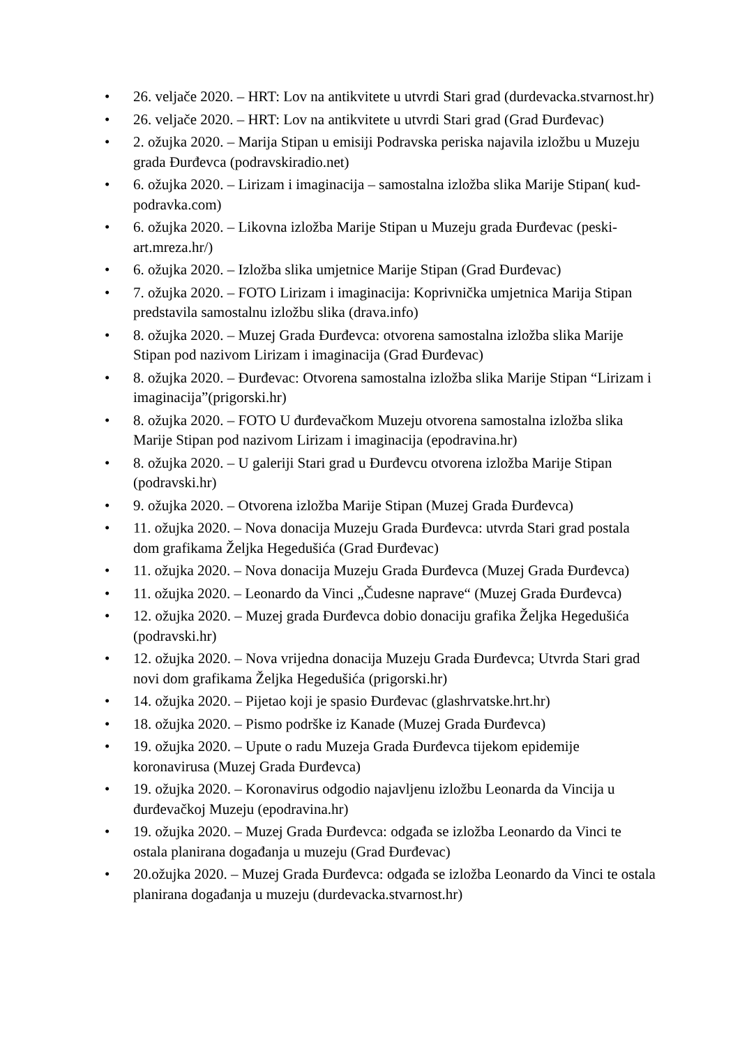• 26. veljače 2020. – HRT: Lov na antikvitete u utvrdi Stari grad (durdevacka.stvarnost.hr)
• 26. veljače 2020. – HRT: Lov na antikvitete u utvrdi Stari grad (Grad Đurđevac)
• 2. ožujka 2020. – Marija Stipan u emisiji Podravska periska najavila izložbu u Muzeju grada Đurđevca (podravskiradio.net)
• 6. ožujka 2020. – Lirizam i imaginacija – samostalna izložba slika Marije Stipan( kud-podravka.com)
• 6. ožujka 2020. – Likovna izložba Marije Stipan u Muzeju grada Đurđevac (peski-art.mreza.hr/)
• 6. ožujka 2020. – Izložba slika umjetnice Marije Stipan (Grad Đurđevac)
• 7. ožujka 2020. – FOTO Lirizam i imaginacija: Koprivnička umjetnica Marija Stipan predstavila samostalnu izložbu slika (drava.info)
• 8. ožujka 2020. – Muzej Grada Đurđevca: otvorena samostalna izložba slika Marije Stipan pod nazivom Lirizam i imaginacija (Grad Đurđevac)
• 8. ožujka 2020. – Đurđevac: Otvorena samostalna izložba slika Marije Stipan “Lirizam i imaginacija”(prigorski.hr)
• 8. ožujka 2020. – FOTO U đurđevačkom Muzeju otvorena samostalna izložba slika Marije Stipan pod nazivom Lirizam i imaginacija (epodravina.hr)
• 8. ožujka 2020. – U galeriji Stari grad u Đurđevcu otvorena izložba Marije Stipan (podravski.hr)
• 9. ožujka 2020. – Otvorena izložba Marije Stipan (Muzej Grada Đurđevca)
• 11. ožujka 2020. – Nova donacija Muzeju Grada Đurđevca: utvrda Stari grad postala dom grafikama Željka Hegedušića (Grad Đurđevac)
• 11. ožujka 2020. – Nova donacija Muzeju Grada Đurđevca (Muzej Grada Đurđevca)
• 11. ožujka 2020. – Leonardo da Vinci „Čudesne naprave“ (Muzej Grada Đurđevca)
• 12. ožujka 2020. – Muzej grada Đurđevca dobio donaciju grafika Željka Hegedušića (podravski.hr)
• 12. ožujka 2020. – Nova vrijedna donacija Muzeju Grada Đurđevca; Utvrda Stari grad novi dom grafikama Željka Hegedušića (prigorski.hr)
• 14. ožujka 2020. – Pijetao koji je spasio Đurđevac (glashrvatske.hrt.hr)
• 18. ožujka 2020. – Pismo podrške iz Kanade (Muzej Grada Đurđevca)
• 19. ožujka 2020. – Upute o radu Muzeja Grada Đurđevca tijekom epidemije koronavirusa (Muzej Grada Đurđevca)
• 19. ožujka 2020. – Koronavirus odgodio najavljenu izložbu Leonarda da Vincija u đurđevačkoj Muzeju (epodravina.hr)
• 19. ožujka 2020. – Muzej Grada Đurđevca: odgađa se izložba Leonardo da Vinci te ostala planirana događanja u muzeju (Grad Đurđevac)
• 20.ožujka 2020. – Muzej Grada Đurđevca: odgađa se izložba Leonardo da Vinci te ostala planirana događanja u muzeju (durdevacka.stvarnost.hr)